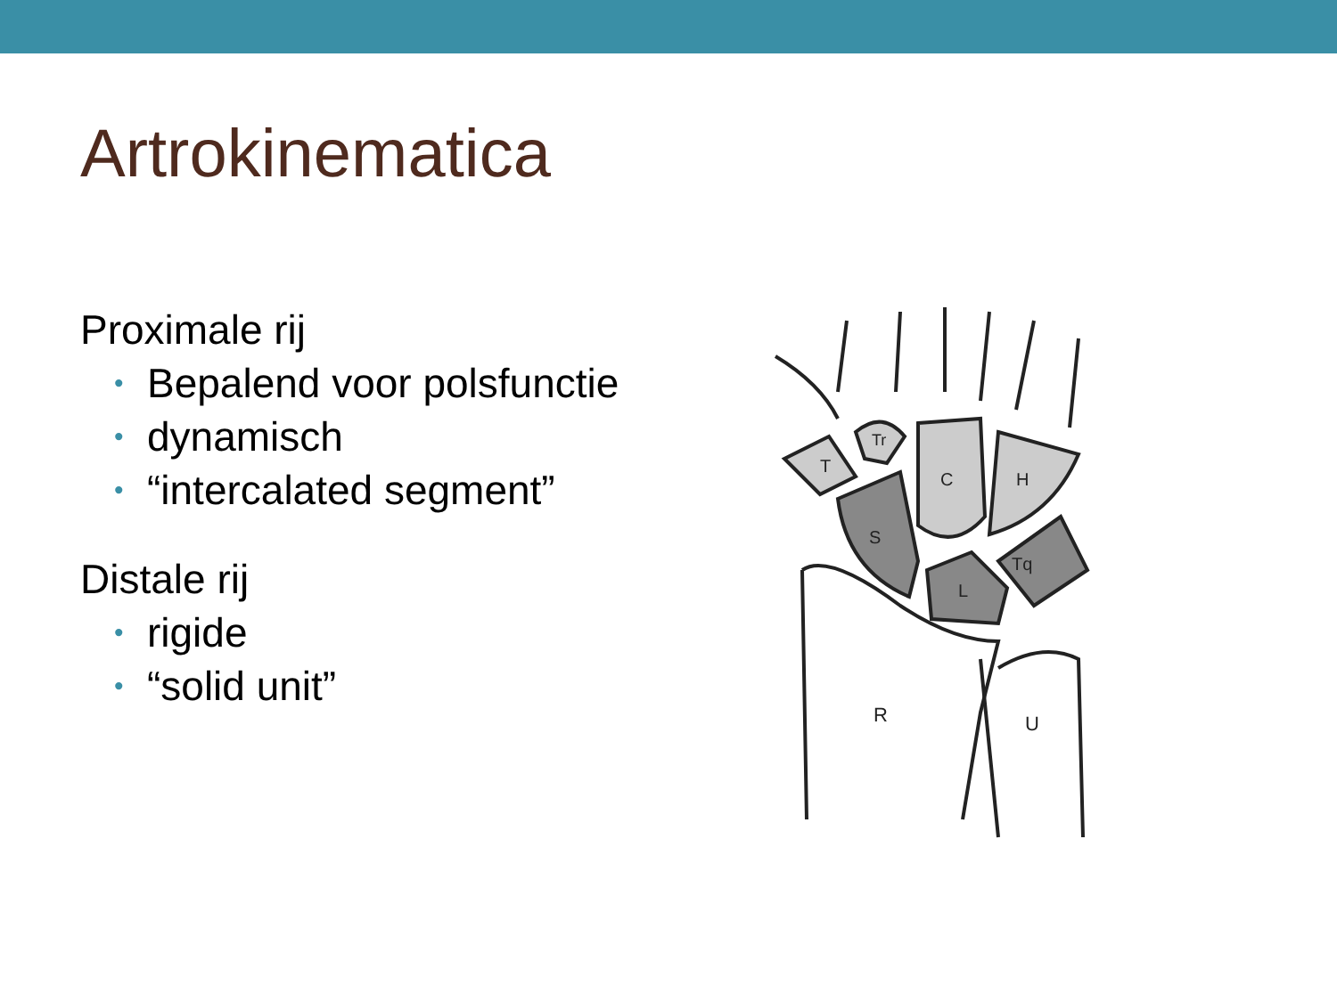Artrokinematica
Proximale rij
• Bepalend voor polsfunctie
• dynamisch
• “intercalated segment”
Distale rij
• rigide
• “solid unit”
R
U
S
L
Tq
C
H
T
Tr